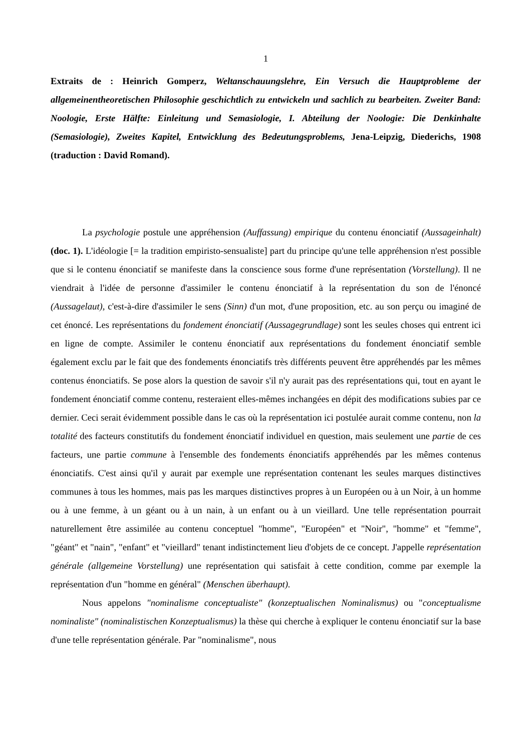1
Extraits de : Heinrich Gomperz, Weltanschauungslehre, Ein Versuch die Hauptprobleme der allgemeinentheoretischen Philosophie geschichtlich zu entwickeln und sachlich zu bearbeiten. Zweiter Band: Noologie, Erste Hälfte: Einleitung und Semasiologie, I. Abteilung der Noologie: Die Denkinhalte (Semasiologie), Zweites Kapitel, Entwicklung des Bedeutungsproblems, Jena-Leipzig, Diederichs, 1908 (traduction : David Romand).
La psychologie postule une appréhension (Auffassung) empirique du contenu énonciatif (Aussageinhalt) (doc. 1). L'idéologie [= la tradition empiristo-sensualiste] part du principe qu'une telle appréhension n'est possible que si le contenu énonciatif se manifeste dans la conscience sous forme d'une représentation (Vorstellung). Il ne viendrait à l'idée de personne d'assimiler le contenu énonciatif à la représentation du son de l'énoncé (Aussagelaut), c'est-à-dire d'assimiler le sens (Sinn) d'un mot, d'une proposition, etc. au son perçu ou imaginé de cet énoncé. Les représentations du fondement énonciatif (Aussagegrundlage) sont les seules choses qui entrent ici en ligne de compte. Assimiler le contenu énonciatif aux représentations du fondement énonciatif semble également exclu par le fait que des fondements énonciatifs très différents peuvent être appréhendés par les mêmes contenus énonciatifs. Se pose alors la question de savoir s'il n'y aurait pas des représentations qui, tout en ayant le fondement énonciatif comme contenu, resteraient elles-mêmes inchangées en dépit des modifications subies par ce dernier. Ceci serait évidemment possible dans le cas où la représentation ici postulée aurait comme contenu, non la totalité des facteurs constitutifs du fondement énonciatif individuel en question, mais seulement une partie de ces facteurs, une partie commune à l'ensemble des fondements énonciatifs appréhendés par les mêmes contenus énonciatifs. C'est ainsi qu'il y aurait par exemple une représentation contenant les seules marques distinctives communes à tous les hommes, mais pas les marques distinctives propres à un Européen ou à un Noir, à un homme ou à une femme, à un géant ou à un nain, à un enfant ou à un vieillard. Une telle représentation pourrait naturellement être assimilée au contenu conceptuel "homme", "Européen" et "Noir", "homme" et "femme", "géant" et "nain", "enfant" et "vieillard" tenant indistinctement lieu d'objets de ce concept. J'appelle représentation générale (allgemeine Vorstellung) une représentation qui satisfait à cette condition, comme par exemple la représentation d'un "homme en général" (Menschen überhaupt).
Nous appelons "nominalisme conceptualiste" (konzeptualischen Nominalismus) ou "conceptualisme nominaliste" (nominalistischen Konzeptualismus) la thèse qui cherche à expliquer le contenu énonciatif sur la base d'une telle représentation générale. Par "nominalisme", nous